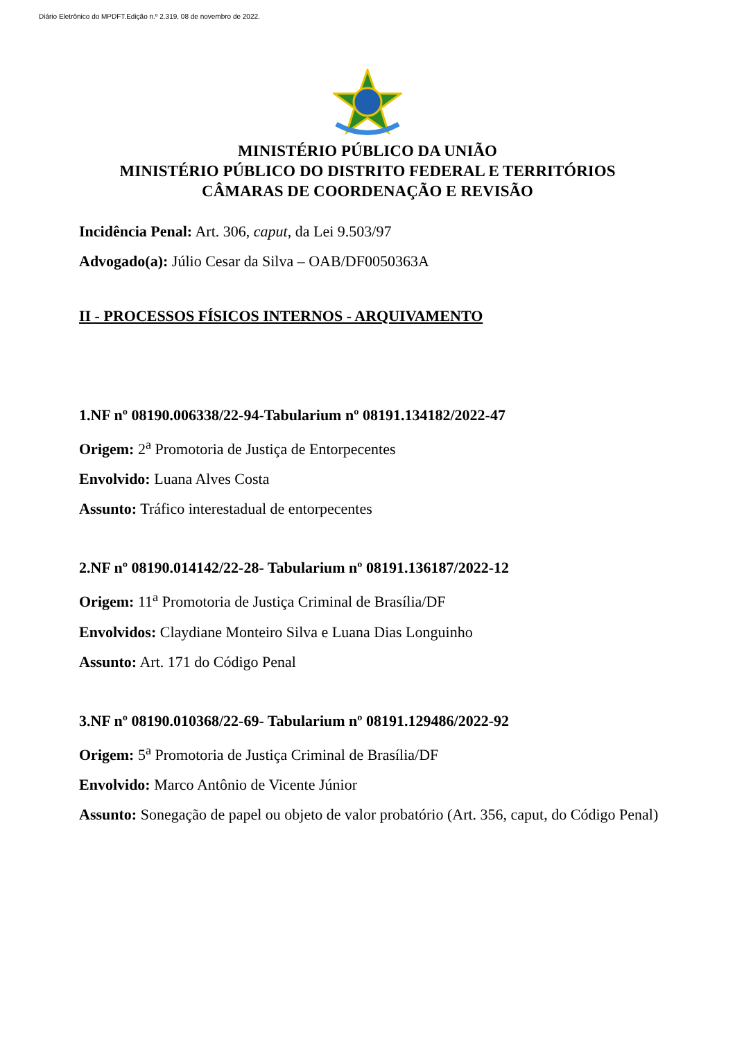Diário Eletrônico do MPDFT.Edição n.º 2.319, 08 de novembro de 2022.
MINISTÉRIO PÚBLICO DA UNIÃO
MINISTÉRIO PÚBLICO DO DISTRITO FEDERAL E TERRITÓRIOS
CÂMARAS DE COORDENAÇÃO E REVISÃO
Incidência Penal: Art. 306, caput, da Lei 9.503/97
Advogado(a): Júlio Cesar da Silva – OAB/DF0050363A
II - PROCESSOS FÍSICOS INTERNOS - ARQUIVAMENTO
1.NF nº 08190.006338/22-94-Tabularium nº 08191.134182/2022-47
Origem: 2<sup>a</sup> Promotoria de Justiça de Entorpecentes
Envolvido: Luana Alves Costa
Assunto: Tráfico interestadual de entorpecentes
2.NF nº 08190.014142/22-28- Tabularium nº 08191.136187/2022-12
Origem: 11<sup>a</sup> Promotoria de Justiça Criminal de Brasília/DF
Envolvidos: Claydiane Monteiro Silva e Luana Dias Longuinho
Assunto: Art. 171 do Código Penal
3.NF nº 08190.010368/22-69- Tabularium nº 08191.129486/2022-92
Origem: 5<sup>a</sup> Promotoria de Justiça Criminal de Brasília/DF
Envolvido: Marco Antônio de Vicente Júnior
Assunto: Sonegação de papel ou objeto de valor probatório (Art. 356, caput, do Código Penal)